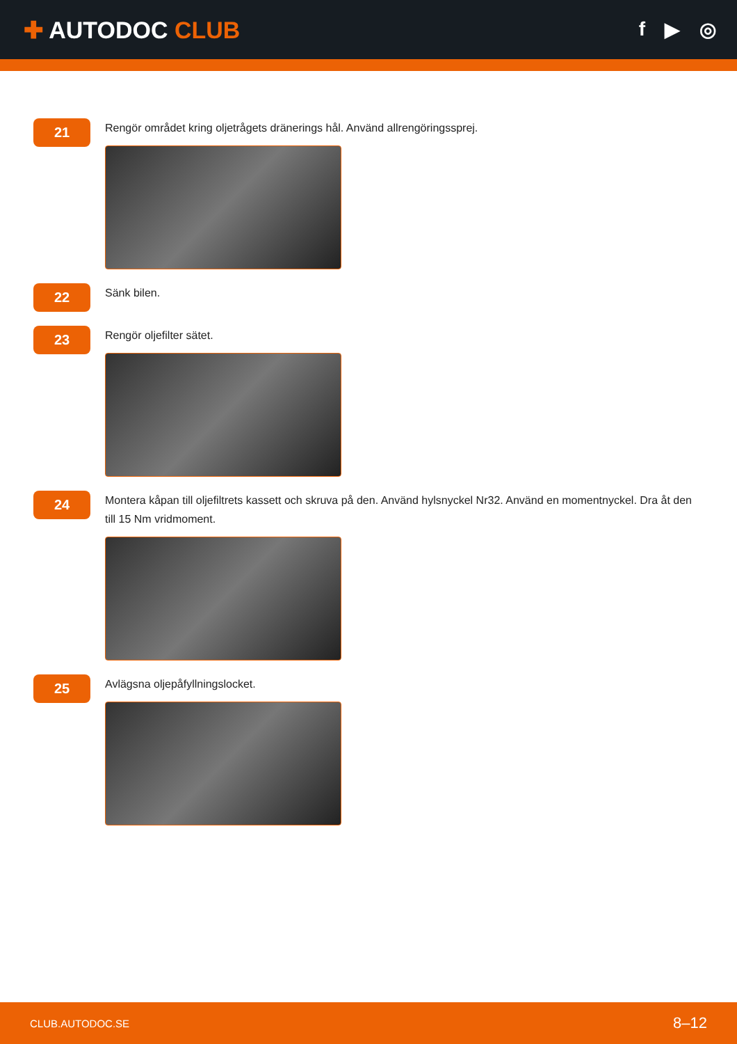✚ AUTODOC CLUB
f ▶ ◎
21
Rengör området kring oljetrågets dränerings hål. Använd allrengöringssprej.
22
Sänk bilen.
23
Rengör oljefilter sätet.
24
Montera kåpan till oljefiltrets kassett och skruva på den. Använd hylsnyckel Nr32. Använd en momentnyckel. Dra åt den till 15 Nm vridmoment.
25
Avlägsna oljepåfyllningslocket.
CLUB.AUTODOC.SE 8–12